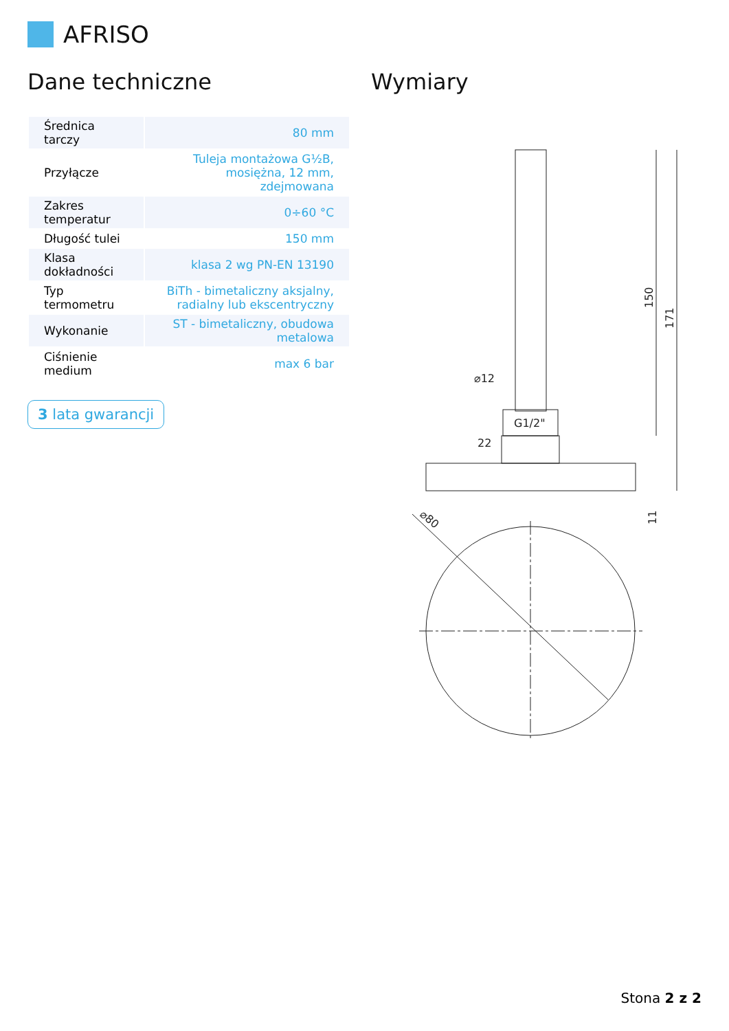AFRISO
Dane techniczne
| Średnica tarczy | 80 mm |
| Przyłącze | Tuleja montażowa G½B, mosiężna, 12 mm, zdejmowana |
| Zakres temperatur | 0÷60 °C |
| Długość tulei | 150 mm |
| Klasa dokładności | klasa 2 wg PN-EN 13190 |
| Typ termometru | BiTh - bimetaliczny aksjalny, radialny lub ekscentryczny |
| Wykonanie | ST - bimetaliczny, obudowa metalowa |
| Ciśnienie medium | max 6 bar |
3 lata gwarancji
Wymiary
⌀12
G1/2"
22
150
171
11
⌀80
Stona 2 z 2